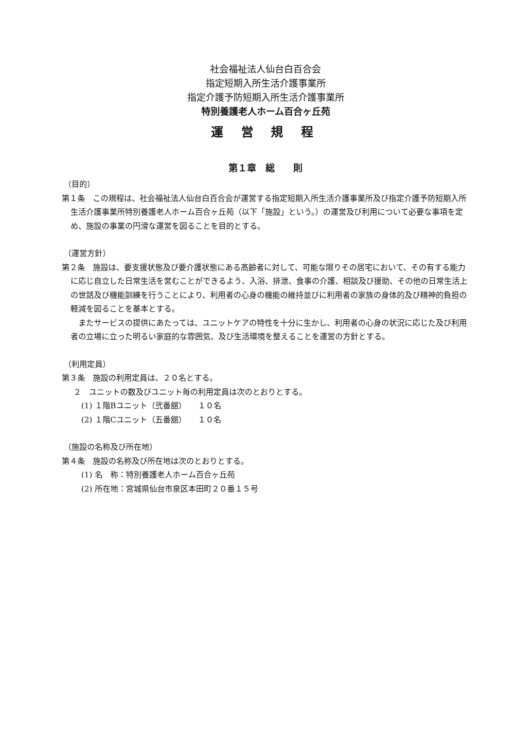社会福祉法人仙台白百合会
指定短期入所生活介護事業所
指定介護予防短期入所生活介護事業所
特別養護老人ホーム百合ヶ丘苑
運 営 規 程
第１章　総　　則
（目的）
第１条　この規程は、社会福祉法人仙台白百合会が運営する指定短期入所生活介護事業所及び指定介護予防短期入所生活介護事業所特別養護老人ホーム百合ヶ丘苑（以下「施設」という。）の運営及び利用について必要な事項を定め、施設の事業の円滑な運営を図ることを目的とする。
（運営方針）
第２条　施設は、要支援状態及び要介護状態にある高齢者に対して、可能な限りその居宅において、その有する能力に応じ自立した日常生活を営むことができるよう、入浴、排泄、食事の介護、相談及び援助、その他の日常生活上の世話及び機能訓練を行うことにより、利用者の心身の機能の維持並びに利用者の家族の身体的及び精神的負担の軽減を図ることを基本とする。
またサービスの提供にあたっては、ユニットケアの特性を十分に生かし、利用者の心身の状況に応じた及び利用者の立場に立った明るい家庭的な雰囲気、及び生活環境を整えることを運営の方針とする。
（利用定員）
第３条　施設の利用定員は、２０名とする。
２　ユニットの数及びユニット毎の利用定員は次のとおりとする。
(1) １階Bユニット（弐番舘）　　１０名
(2) １階Cユニット（五番舘）　　１０名
（施設の名称及び所在地）
第４条　施設の名称及び所在地は次のとおりとする。
(1) 名　称：特別養護老人ホーム百合ヶ丘苑
(2) 所在地：宮城県仙台市泉区本田町２０番１５号